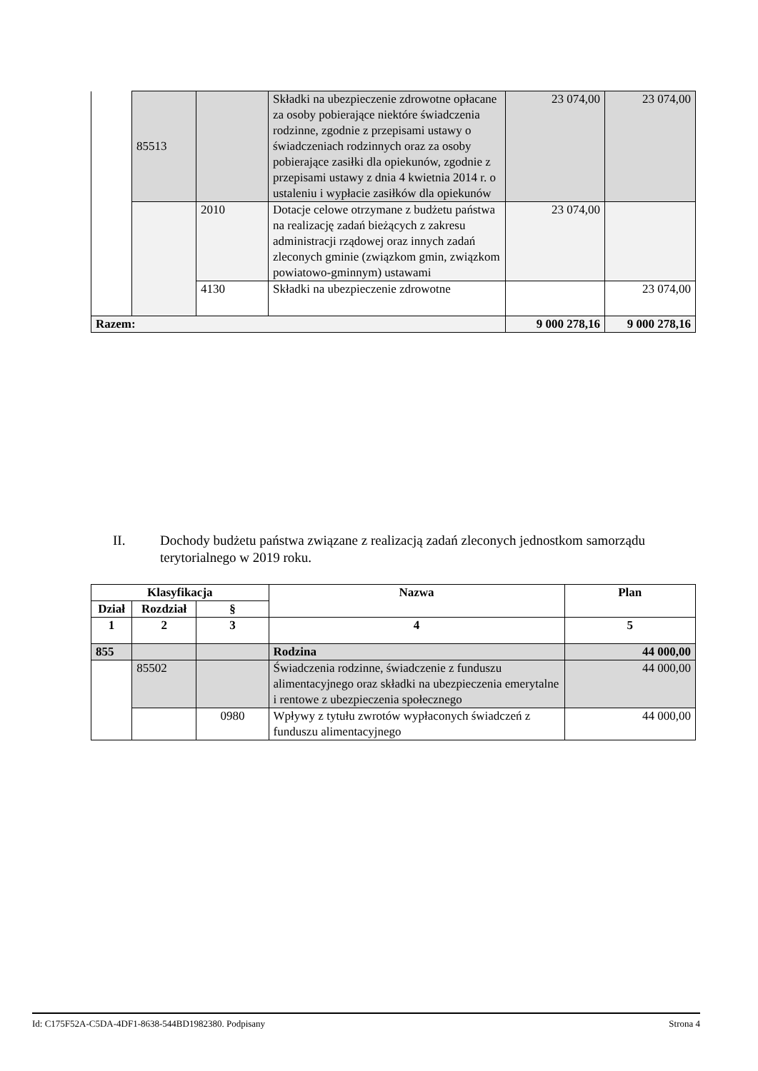| | 85513 | | Składki na ubezpieczenie zdrowotne opłacane za osoby pobierające niektóre świadczenia rodzinne, zgodnie z przepisami ustawy o świadczeniach rodzinnych oraz za osoby pobierające zasiłki dla opiekunów, zgodnie z przepisami ustawy z dnia 4 kwietnia 2014 r. o ustaleniu i wypłacie zasiłków dla opiekunów | 23 074,00 | 23 074,00 |
| | | 2010 | Dotacje celowe otrzymane z budżetu państwa na realizację zadań bieżących z zakresu administracji rządowej oraz innych zadań zleconych gminie (związkom gmin, związkom powiatowo-gminnym) ustawami | 23 074,00 | |
| | | 4130 | Składki na ubezpieczenie zdrowotne | | 23 074,00 |
| Razem: | | | | 9 000 278,16 | 9 000 278,16 |
II. Dochody budżetu państwa związane z realizacją zadań zleconych jednostkom samorządu terytorialnego w 2019 roku.
| Klasyfikacja | | | Nazwa | Plan |
| --- | --- | --- | --- | --- |
| Dział | Rozdział | § | | |
| 1 | 2 | 3 | 4 | 5 |
| 855 | | | Rodzina | 44 000,00 |
| | 85502 | | Świadczenia rodzinne, świadczenie z funduszu alimentacyjnego oraz składki na ubezpieczenia emerytalne i rentowe z ubezpieczenia społecznego | 44 000,00 |
| | | 0980 | Wpływy z tytułu zwrotów wypłaconych świadczeń z funduszu alimentacyjnego | 44 000,00 |
Id: C175F52A-C5DA-4DF1-8638-544BD1982380. Podpisany Strona 4